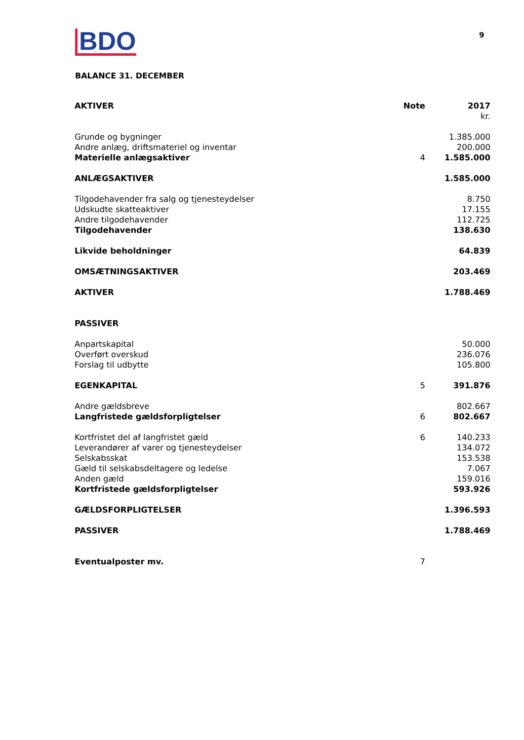BDO 9
BALANCE 31. DECEMBER
| AKTIVER | Note | 2017 |
| --- | --- | --- |
| | | kr. |
| Grunde og bygninger | | 1.385.000 |
| Andre anlæg, driftsmateriel og inventar | | 200.000 |
| Materielle anlægsaktiver | 4 | 1.585.000 |
| ANLÆGSAKTIVER | | 1.585.000 |
| Tilgodehavender fra salg og tjenesteydelser | | 8.750 |
| Udskudte skatteaktiver | | 17.155 |
| Andre tilgodehavender | | 112.725 |
| Tilgodehavender | | 138.630 |
| Likvide beholdninger | | 64.839 |
| OMSÆTNINGSAKTIVER | | 203.469 |
| AKTIVER | | 1.788.469 |
| PASSIVER | | |
| Anpartskapital | | 50.000 |
| Overført overskud | | 236.076 |
| Forslag til udbytte | | 105.800 |
| EGENKAPITAL | 5 | 391.876 |
| Andre gældsbreve | | 802.667 |
| Langfristede gældsforpligtelser | 6 | 802.667 |
| Kortfristet del af langfristet gæld | 6 | 140.233 |
| Leverandører af varer og tjenesteydelser | | 134.072 |
| Selskabsskat | | 153.538 |
| Gæld til selskabsdeltagere og ledelse | | 7.067 |
| Anden gæld | | 159.016 |
| Kortfristede gældsforpligtelser | | 593.926 |
| GÆLDSFORPLIGTELSER | | 1.396.593 |
| PASSIVER | | 1.788.469 |
| Eventualposter mv. | 7 | |